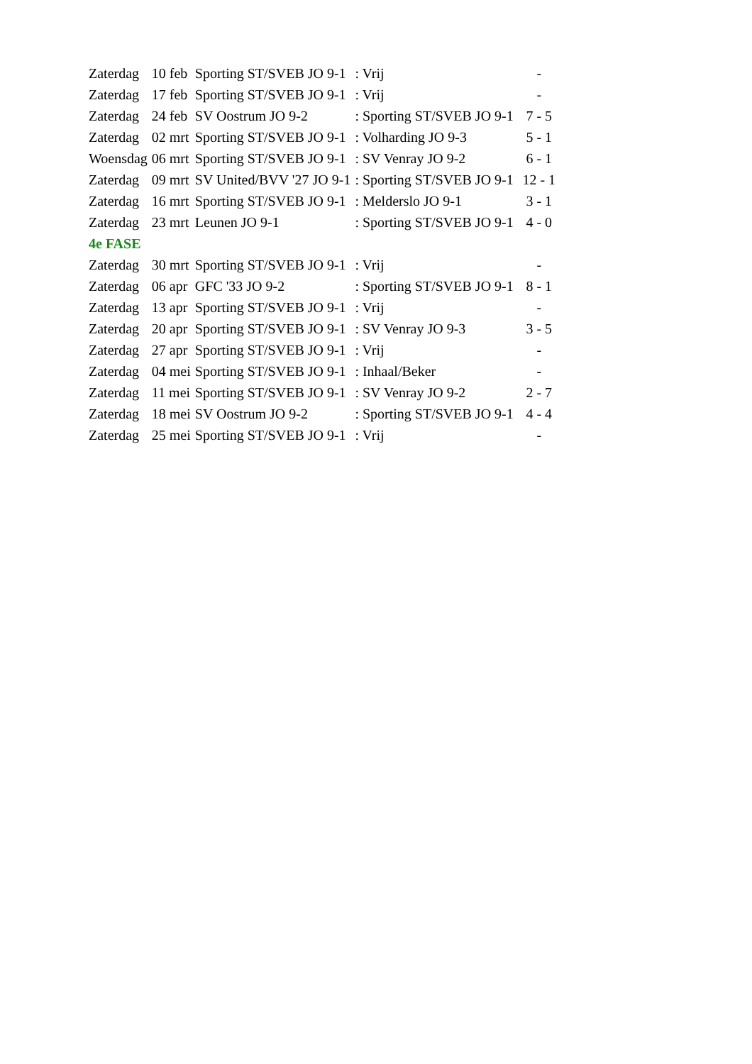| Zaterdag | 10 feb | Sporting ST/SVEB JO 9-1 | : Vrij | - |
| Zaterdag | 17 feb | Sporting ST/SVEB JO 9-1 | : Vrij | - |
| Zaterdag | 24 feb | SV Oostrum JO 9-2 | : Sporting ST/SVEB JO 9-1 | 7 - 5 |
| Zaterdag | 02 mrt | Sporting ST/SVEB JO 9-1 | : Volharding JO 9-3 | 5 - 1 |
| Woensdag | 06 mrt | Sporting ST/SVEB JO 9-1 | : SV Venray JO 9-2 | 6 - 1 |
| Zaterdag | 09 mrt | SV United/BVV '27 JO 9-1 | : Sporting ST/SVEB JO 9-1 | 12 - 1 |
| Zaterdag | 16 mrt | Sporting ST/SVEB JO 9-1 | : Melderslo JO 9-1 | 3 - 1 |
| Zaterdag | 23 mrt | Leunen JO 9-1 | : Sporting ST/SVEB JO 9-1 | 4 - 0 |
| 4e FASE | | | | |
| Zaterdag | 30 mrt | Sporting ST/SVEB JO 9-1 | : Vrij | - |
| Zaterdag | 06 apr | GFC '33 JO 9-2 | : Sporting ST/SVEB JO 9-1 | 8 - 1 |
| Zaterdag | 13 apr | Sporting ST/SVEB JO 9-1 | : Vrij | - |
| Zaterdag | 20 apr | Sporting ST/SVEB JO 9-1 | : SV Venray JO 9-3 | 3 - 5 |
| Zaterdag | 27 apr | Sporting ST/SVEB JO 9-1 | : Vrij | - |
| Zaterdag | 04 mei | Sporting ST/SVEB JO 9-1 | : Inhaal/Beker | - |
| Zaterdag | 11 mei | Sporting ST/SVEB JO 9-1 | : SV Venray JO 9-2 | 2 - 7 |
| Zaterdag | 18 mei | SV Oostrum JO 9-2 | : Sporting ST/SVEB JO 9-1 | 4 - 4 |
| Zaterdag | 25 mei | Sporting ST/SVEB JO 9-1 | : Vrij | - |